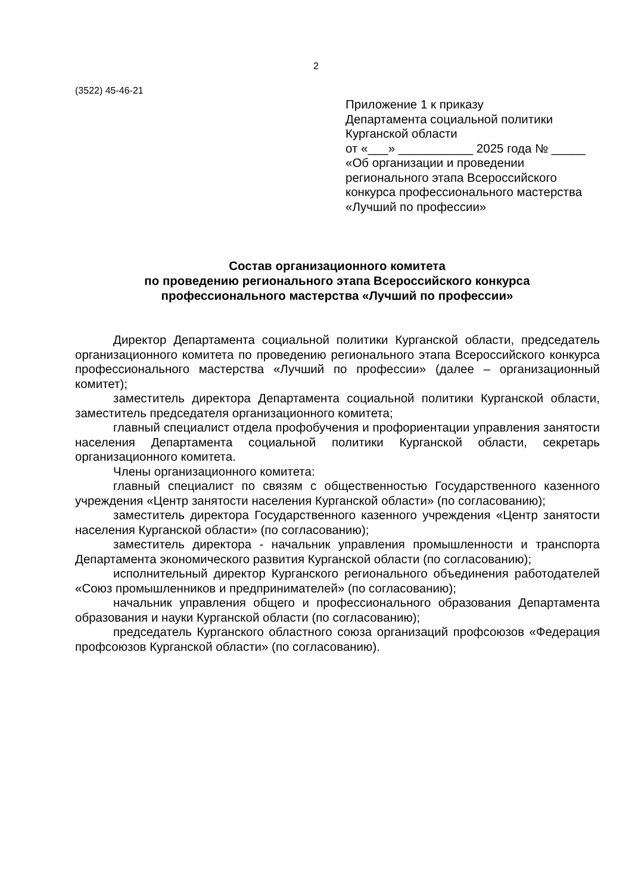2
(3522) 45-46-21
Приложение 1 к приказу
Департамента социальной политики
Курганской области
от «___» ___________ 2025 года № _____
«Об организации и проведении
регионального этапа Всероссийского
конкурса профессионального мастерства
«Лучший по профессии»
Состав организационного комитета
по проведению регионального этапа Всероссийского конкурса
профессионального мастерства «Лучший по профессии»
Директор Департамента социальной политики Курганской области, председатель организационного комитета по проведению регионального этапа Всероссийского конкурса профессионального мастерства «Лучший по профессии» (далее – организационный комитет);
заместитель директора Департамента социальной политики Курганской области, заместитель председателя организационного комитета;
главный специалист отдела профобучения и профориентации управления занятости населения Департамента социальной политики Курганской области, секретарь организационного комитета.
Члены организационного комитета:
главный специалист по связям с общественностью Государственного казенного учреждения «Центр занятости населения Курганской области» (по согласованию);
заместитель директора Государственного казенного учреждения «Центр занятости населения Курганской области» (по согласованию);
заместитель директора - начальник управления промышленности и транспорта Департамента экономического развития Курганской области (по согласованию);
исполнительный директор Курганского регионального объединения работодателей «Союз промышленников и предпринимателей» (по согласованию);
начальник управления общего и профессионального образования Департамента образования и науки Курганской области (по согласованию);
председатель Курганского областного союза организаций профсоюзов «Федерация профсоюзов Курганской области» (по согласованию).